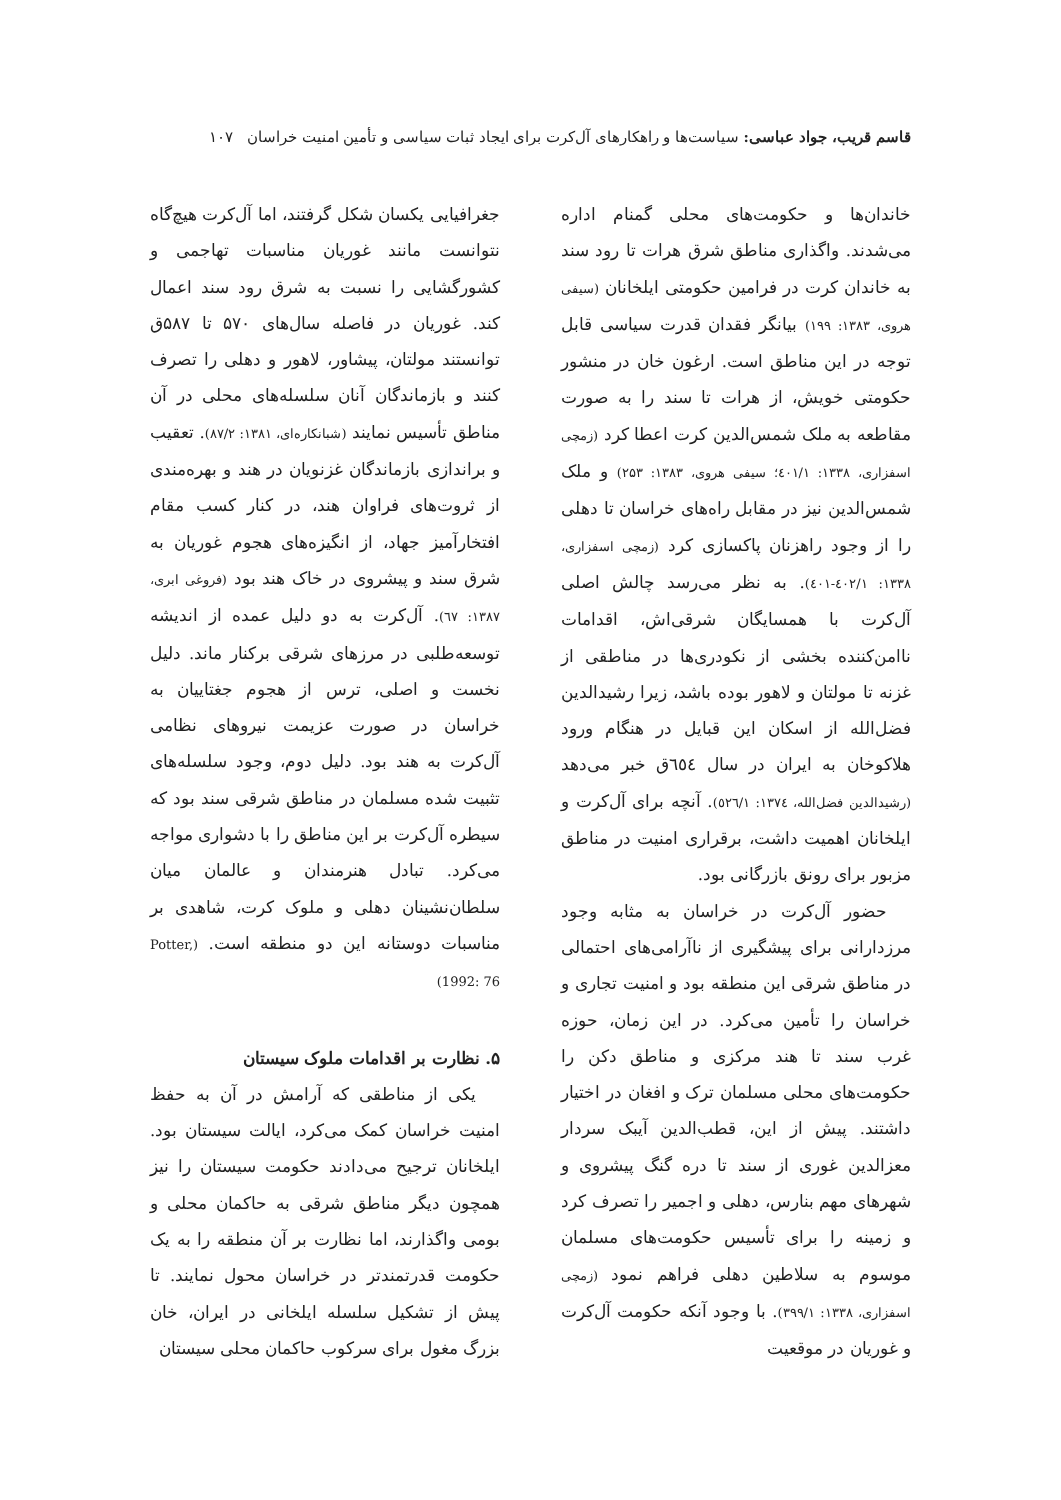قاسم قریب، جواد عباسی: سیاست‌ها و راهکارهای آل‌کرت برای ایجاد ثبات سیاسی و تأمین امنیت خراسان ۱۰۷
خاندان‌ها و حکومت‌های محلی گمنام اداره می‌شدند. واگذاری مناطق شرق هرات تا رود سند به خاندان کرت در فرامین حکومتی ایلخانان (سیفی هروی، ۱۳۸۳: ۱۹۹) بیانگر فقدان قدرت سیاسی قابل توجه در این مناطق است. ارغون خان در منشور حکومتی خویش، از هرات تا سند را به صورت مقاطعه به ملک شمس‌الدین کرت اعطا کرد (زمچی اسفزاری، ۱۳۳۸: ٤٠١/١؛ سیفی هروی، ۱۳۸۳: ۲۵۳) و ملک شمس‌الدین نیز در مقابل راه‌های خراسان تا دهلی را از وجود راهزنان پاکسازی کرد (زمچی اسفزاری، ۱۳۳۸: ٤٠٢/١-٤٠١). به نظر می‌رسد چالش اصلی آل‌کرت با همسایگان شرقی‌اش، اقدامات ناامن‌کننده بخشی از نکودری‌ها در مناطقی از غزنه تا مولتان و لاهور بوده باشد، زیرا رشیدالدین فضل‌الله از اسکان این قبایل در هنگام ورود هلاکوخان به ایران در سال ٦٥٤ق خبر می‌دهد (رشیدالدین فضل‌الله، ١٣٧٤: ٥٢٦/١). آنچه برای آل‌کرت و ایلخانان اهمیت داشت، برقراری امنیت در مناطق مزبور برای رونق بازرگانی بود.
حضور آل‌کرت در خراسان به مثابه وجود مرزدارانی برای پیشگیری از ناآرامی‌های احتمالی در مناطق شرقی این منطقه بود و امنیت تجاری و خراسان را تأمین می‌کرد. در این زمان، حوزه غرب سند تا هند مرکزی و مناطق دکن را حکومت‌های محلی مسلمان ترک و افغان در اختیار داشتند. پیش از این، قطب‌الدین آیبک سردار معزالدین غوری از سند تا دره گنگ پیشروی و شهرهای مهم بنارس، دهلی و اجمیر را تصرف کرد و زمینه را برای تأسیس حکومت‌های مسلمان موسوم به سلاطین دهلی فراهم نمود (زمچی اسفزاری، ۱۳۳۸: ۳۹۹/۱). با وجود آنکه حکومت آل‌کرت و غوریان در موقعیت
جغرافیایی یکسان شکل گرفتند، اما آل‌کرت هیچ‌گاه نتوانست مانند غوریان مناسبات تهاجمی و کشورگشایی را نسبت به شرق رود سند اعمال کند. غوریان در فاصله سال‌های ۵۷۰ تا ۵۸۷ق توانستند مولتان، پیشاور، لاهور و دهلی را تصرف کنند و بازماندگان آنان سلسله‌های محلی در آن مناطق تأسیس نمایند (شبانکاره‌ای، ۱۳۸۱: ۸۷/۲). تعقیب و براندازی بازماندگان غزنویان در هند و بهره‌مندی از ثروت‌های فراوان هند، در کنار کسب مقام افتخارآمیز جهاد، از انگیزه‌های هجوم غوریان به شرق سند و پیشروی در خاک هند بود (فروغی ابری، ١٣٨٧: ٦٧). آل‌کرت به دو دلیل عمده از اندیشه توسعه‌طلبی در مرزهای شرقی برکنار ماند. دلیل نخست و اصلی، ترس از هجوم جغتاییان به خراسان در صورت عزیمت نیروهای نظامی آل‌کرت به هند بود. دلیل دوم، وجود سلسله‌های تثبیت شده مسلمان در مناطق شرقی سند بود که سیطره آل‌کرت بر این مناطق را با دشواری مواجه می‌کرد. تبادل هنرمندان و عالمان میان سلطان‌نشینان دهلی و ملوک کرت، شاهدی بر مناسبات دوستانه این دو منطقه است. (Potter, 1992: 76)
۵. نظارت بر اقدامات ملوک سیستان
یکی از مناطقی که آرامش در آن به حفظ امنیت خراسان کمک می‌کرد، ایالت سیستان بود. ایلخانان ترجیح می‌دادند حکومت سیستان را نیز همچون دیگر مناطق شرقی به حاکمان محلی و بومی واگذارند، اما نظارت بر آن منطقه را به یک حکومت قدرتمندتر در خراسان محول نمایند. تا پیش از تشکیل سلسله ایلخانی در ایران، خان بزرگ مغول برای سرکوب حاکمان محلی سیستان